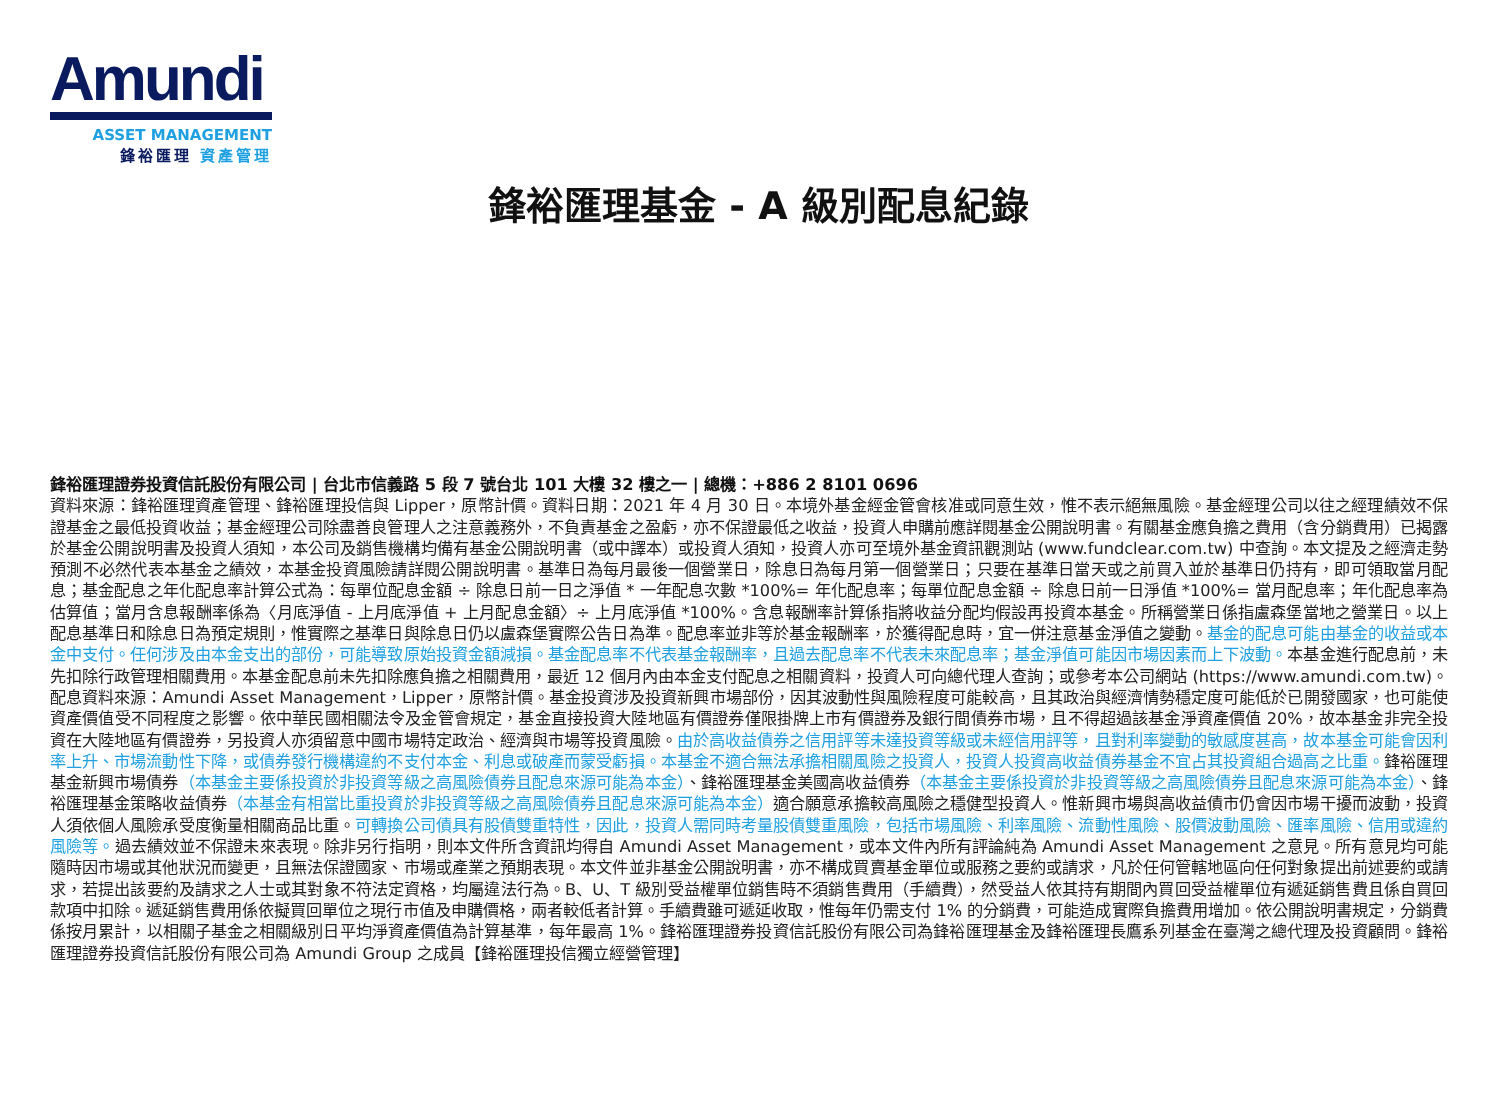Amundi
ASSET MANAGEMENT
鋒裕匯理 資產管理
鋒裕匯理基金 - A 級別配息紀錄
鋒裕匯理證券投資信託股份有限公司 | 台北市信義路 5 段 7 號台北 101 大樓 32 樓之一 | 總機：+886 2 8101 0696
資料來源：鋒裕匯理資產管理、鋒裕匯理投信與 Lipper，原幣計價。資料日期：2021 年 4 月 30 日。本境外基金經金管會核准或同意生效，惟不表示絕無風險。基金經理公司以往之經理績效不保證基金之最低投資收益；基金經理公司除盡善良管理人之注意義務外，不負責基金之盈虧，亦不保證最低之收益，投資人申購前應詳閱基金公開說明書。有關基金應負擔之費用（含分銷費用）已揭露於基金公開說明書及投資人須知，本公司及銷售機構均備有基金公開說明書（或中譯本）或投資人須知，投資人亦可至境外基金資訊觀測站 (www.fundclear.com.tw) 中查詢。本文提及之經濟走勢預測不必然代表本基金之績效，本基金投資風險請詳閱公開說明書。基準日為每月最後一個營業日，除息日為每月第一個營業日；只要在基準日當天或之前買入並於基準日仍持有，即可領取當月配息；基金配息之年化配息率計算公式為：每單位配息金額 ÷ 除息日前一日之淨值 * 一年配息次數 *100%= 年化配息率；每單位配息金額 ÷ 除息日前一日淨值 *100%= 當月配息率；年化配息率為估算值；當月含息報酬率係為〈月底淨值 - 上月底淨值 + 上月配息金額〉÷ 上月底淨值 *100%。含息報酬率計算係指將收益分配均假設再投資本基金。所稱營業日係指盧森堡當地之營業日。以上配息基準日和除息日為預定規則，惟實際之基準日與除息日仍以盧森堡實際公告日為準。配息率並非等於基金報酬率，於獲得配息時，宜一併注意基金淨值之變動。基金的配息可能由基金的收益或本金中支付。任何涉及由本金支出的部份，可能導致原始投資金額減損。基金配息率不代表基金報酬率，且過去配息率不代表未來配息率；基金淨值可能因市場因素而上下波動。本基金進行配息前，未先扣除行政管理相關費用。本基金配息前未先扣除應負擔之相關費用，最近 12 個月內由本金支付配息之相關資料，投資人可向總代理人查詢；或參考本公司網站 (https://www.amundi.com.tw)。配息資料來源：Amundi Asset Management，Lipper，原幣計價。基金投資涉及投資新興市場部份，因其波動性與風險程度可能較高，且其政治與經濟情勢穩定度可能低於已開發國家，也可能使資產價值受不同程度之影響。依中華民國相關法令及金管會規定，基金直接投資大陸地區有價證券僅限掛牌上市有價證券及銀行間債券市場，且不得超過該基金淨資產價值 20%，故本基金非完全投資在大陸地區有價證券，另投資人亦須留意中國市場特定政治、經濟與市場等投資風險。由於高收益債券之信用評等未達投資等級或未經信用評等，且對利率變動的敏感度甚高，故本基金可能會因利率上升、市場流動性下降，或債券發行機構違約不支付本金、利息或破產而蒙受虧損。本基金不適合無法承擔相關風險之投資人，投資人投資高收益債券基金不宜占其投資組合過高之比重。鋒裕匯理基金新興市場債券（本基金主要係投資於非投資等級之高風險債券且配息來源可能為本金）、鋒裕匯理基金美國高收益債券（本基金主要係投資於非投資等級之高風險債券且配息來源可能為本金）、鋒裕匯理基金策略收益債券（本基金有相當比重投資於非投資等級之高風險債券且配息來源可能為本金）適合願意承擔較高風險之穩健型投資人。惟新興市場與高收益債市仍會因市場干擾而波動，投資人須依個人風險承受度衡量相關商品比重。可轉換公司債具有股債雙重特性，因此，投資人需同時考量股債雙重風險，包括市場風險、利率風險、流動性風險、股價波動風險、匯率風險、信用或違約風險等。過去績效並不保證未來表現。除非另行指明，則本文件所含資訊均得自 Amundi Asset Management，或本文件內所有評論純為 Amundi Asset Management 之意見。所有意見均可能隨時因市場或其他狀況而變更，且無法保證國家、市場或產業之預期表現。本文件並非基金公開說明書，亦不構成買賣基金單位或服務之要約或請求，凡於任何管轄地區向任何對象提出前述要約或請求，若提出該要約及請求之人士或其對象不符法定資格，均屬違法行為。B、U、T 級別受益權單位銷售時不須銷售費用（手續費），然受益人依其持有期間內買回受益權單位有遞延銷售費且係自買回款項中扣除。遞延銷售費用係依擬買回單位之現行市值及申購價格，兩者較低者計算。手續費雖可遞延收取，惟每年仍需支付 1% 的分銷費，可能造成實際負擔費用增加。依公開說明書規定，分銷費係按月累計，以相關子基金之相關級別日平均淨資產價值為計算基準，每年最高 1%。鋒裕匯理證券投資信託股份有限公司為鋒裕匯理基金及鋒裕匯理長鷹系列基金在臺灣之總代理及投資顧問。鋒裕匯理證券投資信託股份有限公司為 Amundi Group 之成員【鋒裕匯理投信獨立經營管理】